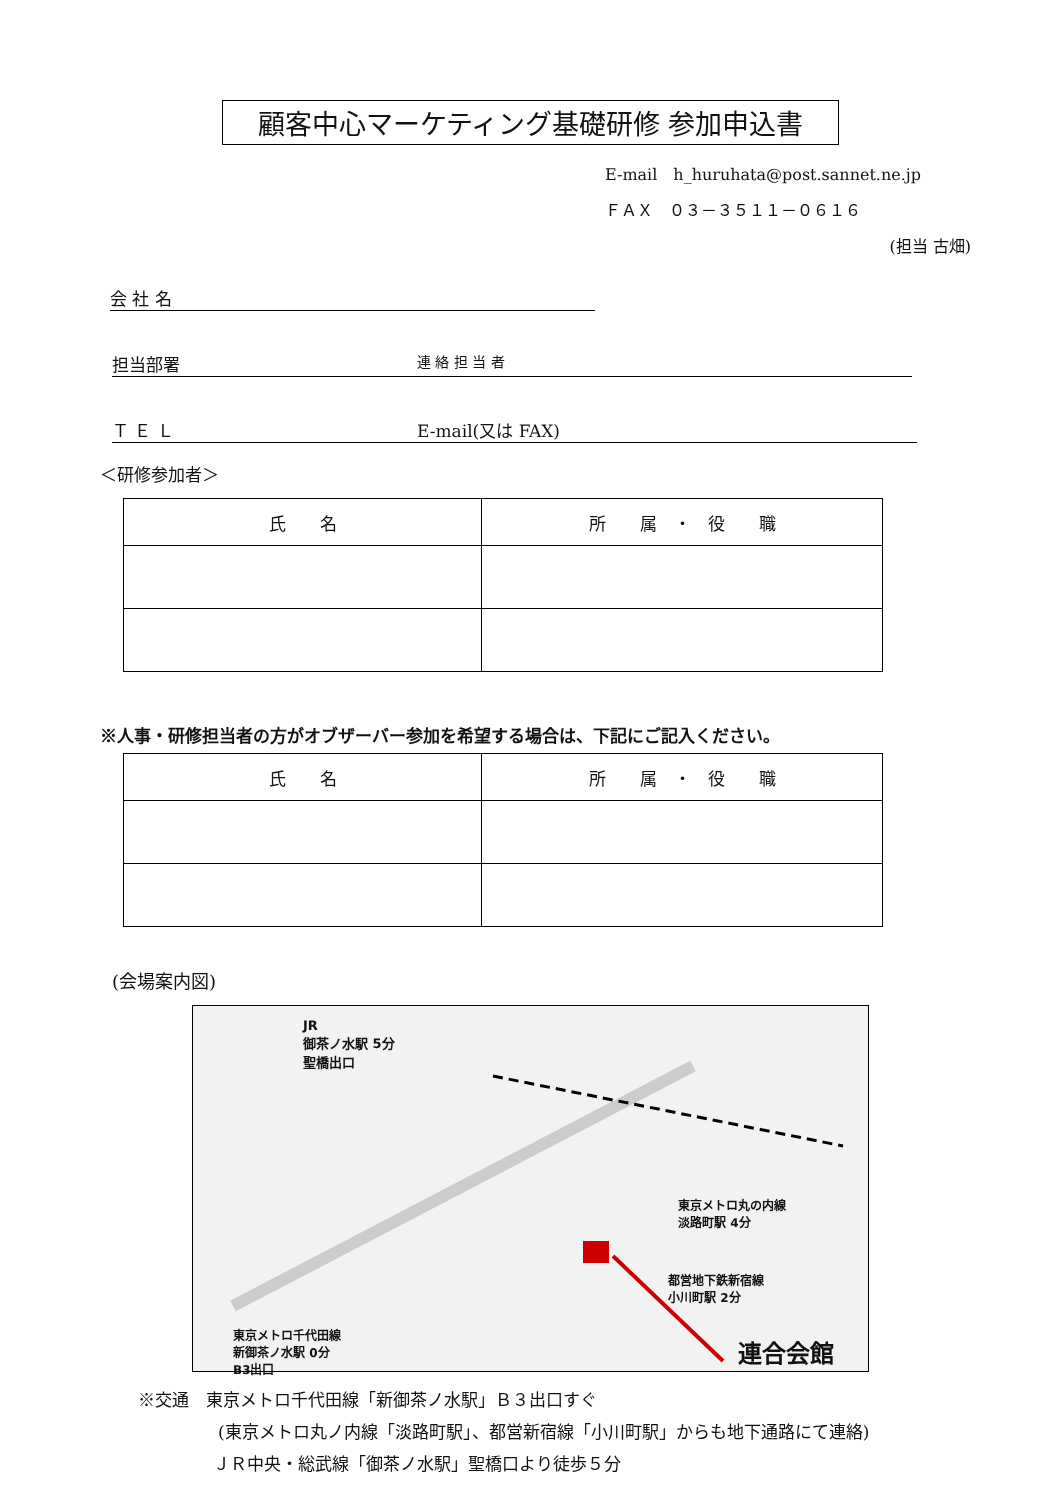顧客中心マーケティング基礎研修 参加申込書
E-mail　h_huruhata@post.sannet.ne.jp
ＦＡＸ　０３－３５１１－０６１６
(担当 古畑)
会 社 名
担当部署 連 絡 担 当 者
Ｔ Ｅ Ｌ E-mail(又は FAX)
＜研修参加者＞
| 氏 名 | 所 属 ・ 役 職 |
| --- | --- |
※人事・研修担当者の方がオブザーバー参加を希望する場合は、下記にご記入ください。
| 氏 名 | 所 属 ・ 役 職 |
| --- | --- |
(会場案内図)
JR
御茶ノ水駅 5分
聖橋出口
東京メトロ丸の内線
淡路町駅 4分
都営地下鉄新宿線
小川町駅 2分
東京メトロ千代田線
新御茶ノ水駅 0分
B3出口
連合会館
※交通　東京メトロ千代田線「新御茶ノ水駅」Ｂ３出口すぐ
(東京メトロ丸ノ内線「淡路町駅」、都営新宿線「小川町駅」からも地下通路にて連絡)
ＪＲ中央・総武線「御茶ノ水駅」聖橋口より徒歩５分